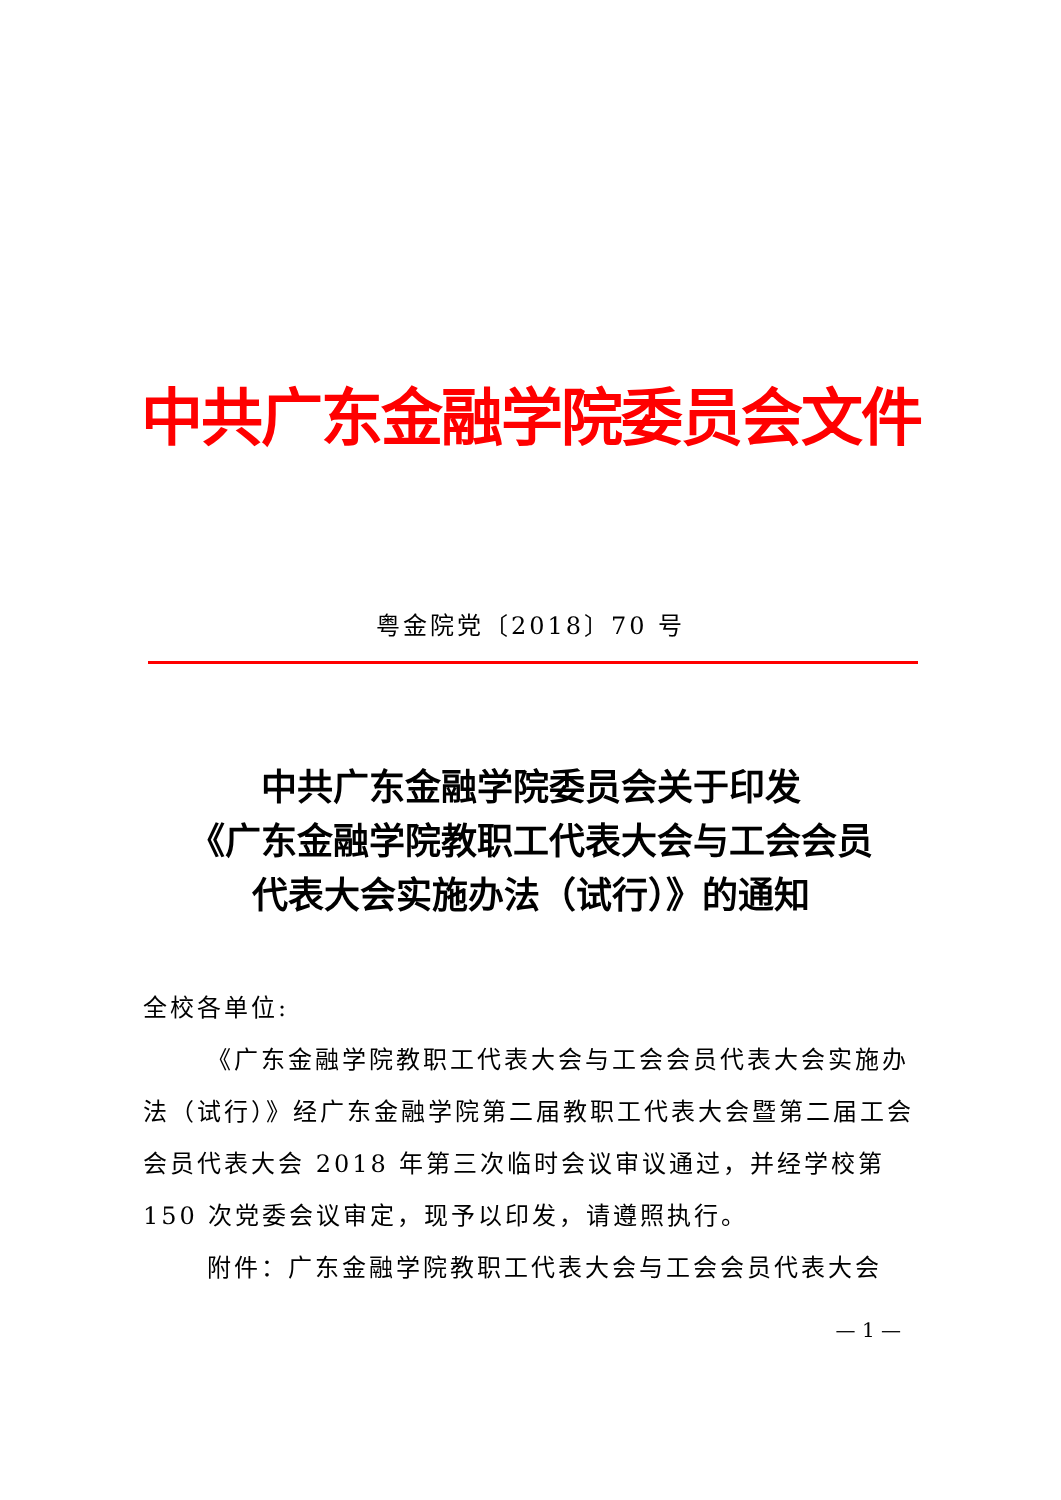中共广东金融学院委员会文件
粤金院党〔2018〕70 号
中共广东金融学院委员会关于印发
《广东金融学院教职工代表大会与工会会员
代表大会实施办法（试行）》的通知
全校各单位:
《广东金融学院教职工代表大会与工会会员代表大会实施办法（试行）》经广东金融学院第二届教职工代表大会暨第二届工会会员代表大会 2018 年第三次临时会议审议通过，并经学校第 150 次党委会议审定，现予以印发，请遵照执行。
附件：广东金融学院教职工代表大会与工会会员代表大会
— 1 —